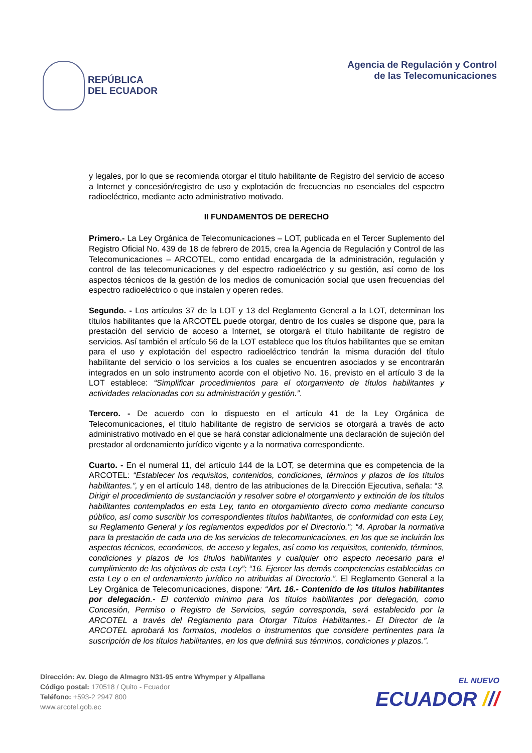REPÚBLICA
DEL ECUADOR
Agencia de Regulación y Control
de las Telecomunicaciones
y legales, por lo que se recomienda otorgar el título habilitante de Registro del servicio de acceso a Internet y concesión/registro de uso y explotación de frecuencias no esenciales del espectro radioeléctrico, mediante acto administrativo motivado.
II FUNDAMENTOS DE DERECHO
Primero.- La Ley Orgánica de Telecomunicaciones – LOT, publicada en el Tercer Suplemento del Registro Oficial No. 439 de 18 de febrero de 2015, crea la Agencia de Regulación y Control de las Telecomunicaciones – ARCOTEL, como entidad encargada de la administración, regulación y control de las telecomunicaciones y del espectro radioeléctrico y su gestión, así como de los aspectos técnicos de la gestión de los medios de comunicación social que usen frecuencias del espectro radioeléctrico o que instalen y operen redes.
Segundo. - Los artículos 37 de la LOT y 13 del Reglamento General a la LOT, determinan los títulos habilitantes que la ARCOTEL puede otorgar, dentro de los cuales se dispone que, para la prestación del servicio de acceso a Internet, se otorgará el título habilitante de registro de servicios. Así también el artículo 56 de la LOT establece que los títulos habilitantes que se emitan para el uso y explotación del espectro radioeléctrico tendrán la misma duración del título habilitante del servicio o los servicios a los cuales se encuentren asociados y se encontrarán integrados en un solo instrumento acorde con el objetivo No. 16, previsto en el artículo 3 de la LOT establece: “Simplificar procedimientos para el otorgamiento de títulos habilitantes y actividades relacionadas con su administración y gestión.”.
Tercero. - De acuerdo con lo dispuesto en el artículo 41 de la Ley Orgánica de Telecomunicaciones, el título habilitante de registro de servicios se otorgará a través de acto administrativo motivado en el que se hará constar adicionalmente una declaración de sujeción del prestador al ordenamiento jurídico vigente y a la normativa correspondiente.
Cuarto. - En el numeral 11, del artículo 144 de la LOT, se determina que es competencia de la ARCOTEL: “Establecer los requisitos, contenidos, condiciones, términos y plazos de los títulos habilitantes.”, y en el artículo 148, dentro de las atribuciones de la Dirección Ejecutiva, señala: “3. Dirigir el procedimiento de sustanciación y resolver sobre el otorgamiento y extinción de los títulos habilitantes contemplados en esta Ley, tanto en otorgamiento directo como mediante concurso público, así como suscribir los correspondientes títulos habilitantes, de conformidad con esta Ley, su Reglamento General y los reglamentos expedidos por el Directorio.”; “4. Aprobar la normativa para la prestación de cada uno de los servicios de telecomunicaciones, en los que se incluirán los aspectos técnicos, económicos, de acceso y legales, así como los requisitos, contenido, términos, condiciones y plazos de los títulos habilitantes y cualquier otro aspecto necesario para el cumplimiento de los objetivos de esta Ley”; “16. Ejercer las demás competencias establecidas en esta Ley o en el ordenamiento jurídico no atribuidas al Directorio.”. El Reglamento General a la Ley Orgánica de Telecomunicaciones, dispone: “Art. 16.- Contenido de los títulos habilitantes por delegación.- El contenido mínimo para los títulos habilitantes por delegación, como Concesión, Permiso o Registro de Servicios, según corresponda, será establecido por la ARCOTEL a través del Reglamento para Otorgar Títulos Habilitantes.- El Director de la ARCOTEL aprobará los formatos, modelos o instrumentos que considere pertinentes para la suscripción de los títulos habilitantes, en los que definirá sus términos, condiciones y plazos.”.
Dirección: Av. Diego de Almagro N31-95 entre Whymper y Alpallana
Código postal: 170518 / Quito - Ecuador
Teléfono: +593-2 2947 800
www.arcotel.gob.ec
EL NUEVO
ECUADOR ///